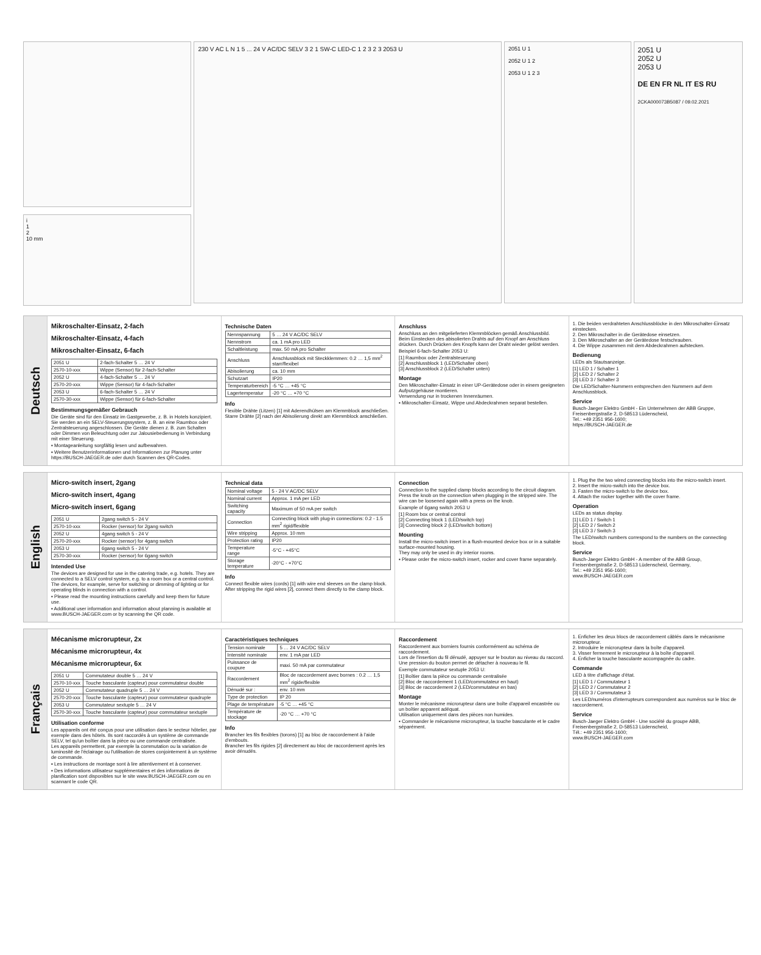i
1
2
10 mm
230 V AC L N 1 5 ... 24 V AC/DC SELV 3 2 1 SW-C LED-C 1 2 3 2 3 2053 U 2051 U 1
2052 U 1 2
2053 U 1 2 3
2051 U
2052 U
2053 U
DE EN FR NL IT ES RU
2CKA000073B5087 / 09.02.2021
Deutsch
Mikroschalter-Einsatz, 2-fach
Mikroschalter-Einsatz, 4-fach
Mikroschalter-Einsatz, 6-fach
| 2051 U | 2-fach-Schalter 5 … 24 V |
| 2570-10-xxx | Wippe (Sensor) für 2-fach-Schalter |
| 2052 U | 4-fach-Schalter 5 … 24 V |
| 2570-20-xxx | Wippe (Sensor) für 4-fach-Schalter |
| 2053 U | 6-fach-Schalter 5 … 24 V |
| 2570-30-xxx | Wippe (Sensor) für 6-fach-Schalter |
Bestimmungsgemäßer Gebrauch
Die Geräte sind für den Einsatz im Gastgewerbe, z. B. in Hotels konzipiert. Sie werden an ein SELV-Steuerungssystem, z. B. an eine Raumbox oder Zentralsteuerung angeschlossen. Die Geräte dienen z. B. zum Schalten oder Dimmen von Beleuchtung oder zur Jalousiebedienung in Verbindung mit einer Steuerung.
▪ Montageanleitung sorgfältig lesen und aufbewahren.
▪ Weitere Benutzerinformationen und Informationen zur Planung unter https://BUSCH-JAEGER.de oder durch Scannen des QR-Codes.
Technische Daten
| Nennspannung | 5 … 24 V AC/DC SELV |
| Nennstrom | ca. 1 mA pro LED |
| Schaltleistung | max. 50 mA pro Schalter |
| Anschluss | Anschlussblock mit Steckklemmen: 0.2 … 1,5 mm<sup>2</sup> starr/flexibel |
| Abisolierung | ca. 10 mm |
| Schutzart | IP20 |
| Temperaturbereich | -5 °C … +45 °C |
| Lagertemperatur | -20 °C … +70 °C |
Info
Flexible Drähte (Litzen) [1] mit Aderendhülsen am Klemmblock anschließen.
Starre Drähte [2] nach der Abisolierung direkt am Klemmblock anschließen.
Anschluss
Anschluss an den mitgelieferten Klemmblöcken gemäß Anschlussbild.
Beim Einstecken des abisolierten Drahts auf den Knopf am Anschluss drücken. Durch Drücken des Knopfs kann der Draht wieder gelöst werden.
Beispiel 6-fach-Schalter 2053 U:
[1] Raumbox oder Zentralsteuerung
[2] Anschlussblock 1 (LED/Schalter oben)
[3] Anschlussblock 2 (LED/Schalter unten)
Montage
Den Mikroschalter-Einsatz in einer UP-Gerätedose oder in einem geeigneten Aufputzgehäuse montieren.
Verwendung nur in trockenen Innenräumen.
▪ Mikroschalter-Einsatz, Wippe und Abdeckrahmen separat bestellen.
1. Die beiden verdrahteten Anschlussblöcke in den Mikroschalter-Einsatz einstecken.
2. Den Mikroschalter in die Gerätedose einsetzen.
3. Den Mikroschalter an der Gerätedose festschrauben.
4. Die Wippe zusammen mit dem Abdeckrahmen aufstecken.
Bedienung
LEDs als Stautsanzeige.
[1] LED 1 / Schalter 1
[2] LED 2 / Schalter 2
[3] LED 3 / Schalter 3
Die LED/Schalter-Nummern entsprechen den Nummern auf dem Anschlussblock.
Service
Busch-Jaeger Elektro GmbH - Ein Unternehmen der ABB Gruppe, Freisenbergstraße 2, D-58513 Lüdenscheid,
Tel.: +49 2351 956-1600;
https://BUSCH-JAEGER.de
English
Micro-switch insert, 2gang
Micro-switch insert, 4gang
Micro-switch insert, 6gang
| 2051 U | 2gang switch 5 - 24 V |
| 2570-10-xxx | Rocker (sensor) for 2gang switch |
| 2052 U | 4gang switch 5 - 24 V |
| 2570-20-xxx | Rocker (sensor) for 4gang switch |
| 2053 U | 6gang switch 5 - 24 V |
| 2570-30-xxx | Rocker (sensor) for 6gang switch |
Intended Use
The devices are designed for use in the catering trade, e.g. hotels. They are connected to a SELV control system, e.g. to a room box or a central control. The devices, for example, serve for switching or dimming of lighting or for operating blinds in connection with a control.
▪ Please read the mounting instructions carefully and keep them for future use.
▪ Additional user information and information about planning is available at www.BUSCH-JAEGER.com or by scanning the QR code.
Technical data
| Nominal voltage | 5 - 24 V AC/DC SELV |
| Nominal current | Approx. 1 mA per LED |
| Switching capacity | Maximum of 50 mA per switch |
| Connection | Connecting block with plug-in connections: 0.2 - 1.5 mm<sup>2</sup> rigid/flexible |
| Wire stripping | Approx. 10 mm |
| Protection rating | IP20 |
| Temperature range | -5°C - +45°C |
| Storage temperature | -20°C - +70°C |
Info
Connect flexible wires (cords) [1] with wire end sleeves on the clamp block.
After stripping the rigid wires [2], connect them directly to the clamp block.
Connection
Connection to the supplied clamp blocks according to the circuit diagram.
Press the knob on the connection when plugging in the stripped wire. The wire can be loosened again with a press on the knob.
Example of 6gang switch 2053 U
[1] Room box or central control
[2] Connecting block 1 (LED/switch top)
[3] Connecting block 2 (LED/switch bottom)
Mounting
Install the micro-switch insert in a flush-mounted device box or in a suitable surface-mounted housing.
They may only be used in dry interior rooms.
▪ Please order the micro-switch insert, rocker and cover frame separately.
1. Plug the the two wired connecting blocks into the micro-switch insert.
2. Insert the micro-switch into the device box.
3. Fasten the micro-switch to the device box.
4. Attach the rocker together with the cover frame.
Operation
LEDs as status display.
[1] LED 1 / Switch 1
[2] LED 2 / Switch 2
[3] LED 3 / Switch 3
The LED/switch numbers correspond to the numbers on the connecting block.
Service
Busch-Jaeger Elektro GmbH - A member of the ABB Group, Freisenbergstraße 2, D-58513 Lüdenscheid, Germany,
Tel.: +49 2351 956-1600;
www.BUSCH-JAEGER.com
Français
Mécanisme microrupteur, 2x
Mécanisme microrupteur, 4x
Mécanisme microrupteur, 6x
| 2051 U | Commutateur double 5 … 24 V |
| 2570-10-xxx | Touche basculante (capteur) pour commutateur double |
| 2052 U | Commutateur quadruple 5 … 24 V |
| 2570-20-xxx | Touche basculante (capteur) pour commutateur quadruple |
| 2053 U | Commutateur sextuple 5 … 24 V |
| 2570-30-xxx | Touche basculante (capteur) pour commutateur sextuple |
Utilisation conforme
Les appareils ont été conçus pour une utilisation dans le secteur hôtelier, par exemple dans des hôtels. Ils sont raccordés à un système de commande SELV, tel qu'un boîtier dans la pièce ou une commande centralisée.
Les appareils permettent, par exemple la commutation ou la variation de luminosité de l'éclairage ou l'utilisation de stores conjointement à un système de commande.
▪ Les instructions de montage sont à lire attentivement et à conserver.
▪ Des informations utilisateur supplémentaires et des informations de planification sont disponibles sur le site www.BUSCH-JAEGER.com ou en scannant le code QR.
Caractéristiques techniques
| Tension nominale | 5 … 24 V AC/DC SELV |
| Intensité nominale | env. 1 mA par LED |
| Puissance de coupure | maxi. 50 mA par commutateur |
| Raccordement | Bloc de raccordement avec bornes : 0.2 … 1,5 mm<sup>2</sup> rigide/flexible |
| Dénudé sur : | env. 10 mm |
| Type de protection | IP 20 |
| Plage de température | -5 °C … +45 °C |
| Température de stockage | -20 °C … +70 °C |
Info
Brancher les fils flexibles (torons) [1] au bloc de raccordement à l'aide d'embouts.
Brancher les fils rigides [2] directement au bloc de raccordement après les avoir dénudés.
Raccordement
Raccordement aux borniers fournis conformément au schéma de raccordement.
Lors de l'insertion du fil dénudé, appuyer sur le bouton au niveau du raccord. Une pression du bouton permet de détacher à nouveau le fil.
Exemple commutateur sextuple 2053 U:
[1] Boîtier dans la pièce ou commande centralisée
[2] Bloc de raccordement 1 (LED/commutateur en haut)
[3] Bloc de raccordement 2 (LED/commutateur en bas)
Montage
Monter le mécanisme microrupteur dans une boîte d'appareil encastrée ou un boîtier apparent adéquat.
Utilisation uniquement dans des pièces non humides.
▪ Commander le mécanisme microrupteur, la touche basculante et le cadre séparément.
1. Enficher les deux blocs de raccordement câblés dans le mécanisme microrupteur.
2. Introduire le microrupteur dans la boîte d'appareil.
3. Visser fermement le microrupteur à la boîte d'appareil.
4. Enficher la touche basculante accompagnée du cadre.
Commande
LED à titre d'affichage d'état.
[1] LED 1 / Commutateur 1
[2] LED 2 / Commutateur 2
[3] LED 3 / Commutateur 3
Les LED/numéros d'interrupteurs correspondent aux numéros sur le bloc de raccordement.
Service
Busch-Jaeger Elektro GmbH - Une société du groupe ABB, Freisenbergstraße 2, D-58513 Lüdenscheid,
Tél.: +49 2351 956-1600;
www.BUSCH-JAEGER.com